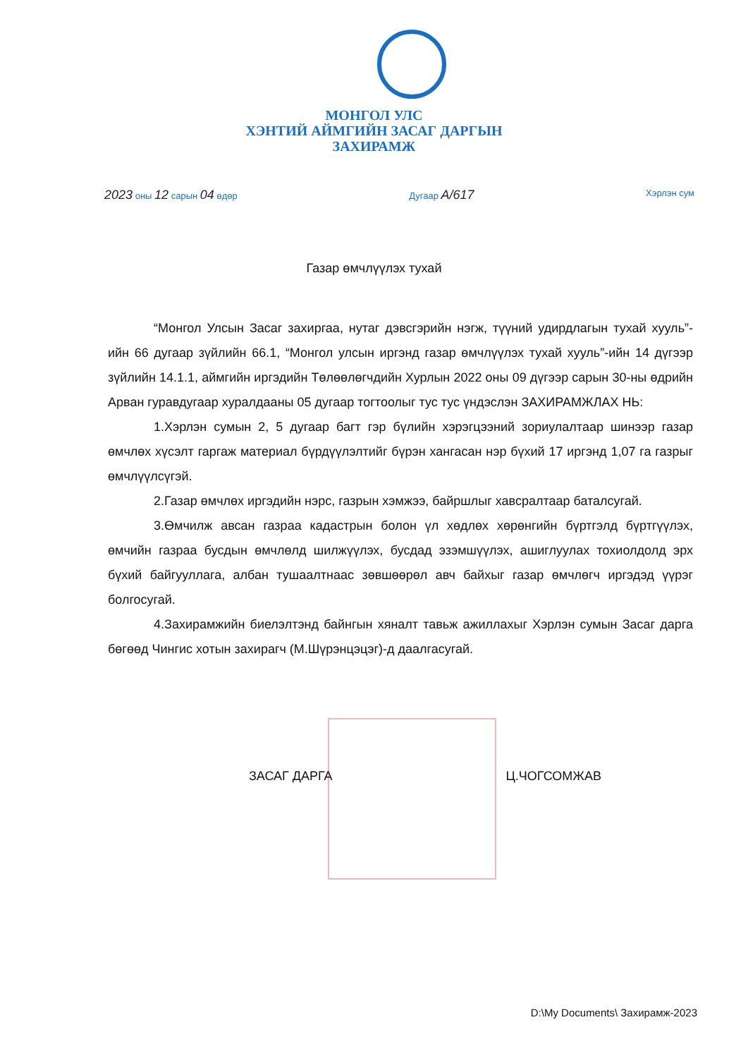МОНГОЛ УЛС
ХЭНТИЙ АЙМГИЙН ЗАСАГ ДАРГЫН
ЗАХИРАМЖ
2023 оны 12 сарын 04 өдөр Дугаар А/617 Хэрлэн сум
Газар өмчлүүлэх тухай
“Монгол Улсын Засаг захиргаа, нутаг дэвсгэрийн нэгж, түүний удирдлагын тухай хууль”-ийн 66 дугаар зүйлийн 66.1, “Монгол улсын иргэнд газар өмчлүүлэх тухай хууль”-ийн 14 дүгээр зүйлийн 14.1.1, аймгийн иргэдийн Төлөөлөгчдийн Хурлын 2022 оны 09 дүгээр сарын 30-ны өдрийн Арван гуравдугаар хуралдааны 05 дугаар тогтоолыг тус тус үндэслэн ЗАХИРАМЖЛАХ НЬ:
1.Хэрлэн сумын 2, 5 дугаар багт гэр бүлийн хэрэгцээний зориулалтаар шинээр газар өмчлөх хүсэлт гаргаж материал бүрдүүлэлтийг бүрэн хангасан нэр бүхий 17 иргэнд 1,07 га газрыг өмчлүүлсүгэй.
2.Газар өмчлөх иргэдийн нэрс, газрын хэмжээ, байршлыг хавсралтаар баталсугай.
3.Өмчилж авсан газраа кадастрын болон үл хөдлөх хөрөнгийн бүртгэлд бүртгүүлэх, өмчийн газраа бусдын өмчлөлд шилжүүлэх, бусдад эзэмшүүлэх, ашиглуулах тохиолдолд эрх бүхий байгууллага, албан тушаалтнаас зөвшөөрөл авч байхыг газар өмчлөгч иргэдэд үүрэг болгосугай.
4.Захирамжийн биелэлтэнд байнгын хяналт тавьж ажиллахыг Хэрлэн сумын Засаг дарга бөгөөд Чингис хотын захирагч (М.Шүрэнцэцэг)-д даалгасугай.
ЗАСАГ ДАРГА Ц.ЧОГСОМЖАВ
D:\My Documents\ Захирамж-2023